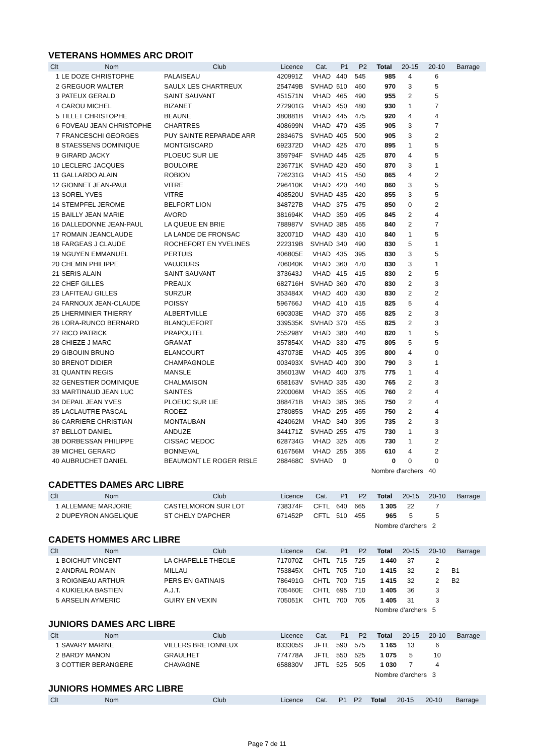VETERANS HOMMES ARC DROIT
| Clt | Nom | Club | Licence | Cat. | P1 | P2 | Total | 20-15 | 20-10 | Barrage |
| --- | --- | --- | --- | --- | --- | --- | --- | --- | --- | --- |
| 1 | LE DOZE CHRISTOPHE | PALAISEAU | 420991Z | VHAD | 440 | 545 | 985 | 4 | 6 | |
| 2 | GREGUOR WALTER | SAULX LES CHARTREUX | 254749B | SVHAD | 510 | 460 | 970 | 3 | 5 | |
| 3 | PATEUX GERALD | SAINT SAUVANT | 451571N | VHAD | 465 | 490 | 955 | 2 | 5 | |
| 4 | CAROU MICHEL | BIZANET | 272901G | VHAD | 450 | 480 | 930 | 1 | 7 | |
| 5 | TILLET CHRISTOPHE | BEAUNE | 380881B | VHAD | 445 | 475 | 920 | 4 | 4 | |
| 6 | FOVEAU JEAN CHRISTOPHE | CHARTRES | 408699N | VHAD | 470 | 435 | 905 | 3 | 7 | |
| 7 | FRANCESCHI GEORGES | PUY SAINTE REPARADE ARR | 283467S | SVHAD | 405 | 500 | 905 | 3 | 2 | |
| 8 | STAESSENS DOMINIQUE | MONTGISCARD | 692372D | VHAD | 425 | 470 | 895 | 1 | 5 | |
| 9 | GIRARD JACKY | PLOEUC SUR LIE | 359794F | SVHAD | 445 | 425 | 870 | 4 | 5 | |
| 10 | LECLERC JACQUES | BOULOIRE | 236771K | SVHAD | 420 | 450 | 870 | 3 | 1 | |
| 11 | GALLARDO ALAIN | ROBION | 726231G | VHAD | 415 | 450 | 865 | 4 | 2 | |
| 12 | GIONNET JEAN-PAUL | VITRE | 296410K | VHAD | 420 | 440 | 860 | 3 | 5 | |
| 13 | SOREL YVES | VITRE | 408520U | SVHAD | 435 | 420 | 855 | 3 | 5 | |
| 14 | STEMPFEL JEROME | BELFORT LION | 348727B | VHAD | 375 | 475 | 850 | 0 | 2 | |
| 15 | BAILLY JEAN MARIE | AVORD | 381694K | VHAD | 350 | 495 | 845 | 2 | 4 | |
| 16 | DALLEDONNE JEAN-PAUL | LA QUEUE EN BRIE | 788987V | SVHAD | 385 | 455 | 840 | 2 | 7 | |
| 17 | ROMAIN JEANCLAUDE | LA LANDE DE FRONSAC | 320071D | VHAD | 430 | 410 | 840 | 1 | 5 | |
| 18 | FARGEAS J CLAUDE | ROCHEFORT EN YVELINES | 222319B | SVHAD | 340 | 490 | 830 | 5 | 1 | |
| 19 | NGUYEN EMMANUEL | PERTUIS | 406805E | VHAD | 435 | 395 | 830 | 3 | 5 | |
| 20 | CHEMIN PHILIPPE | VAUJOURS | 706040K | VHAD | 360 | 470 | 830 | 3 | 1 | |
| 21 | SERIS ALAIN | SAINT SAUVANT | 373643J | VHAD | 415 | 415 | 830 | 2 | 5 | |
| 22 | CHEF GILLES | PREAUX | 682716H | SVHAD | 360 | 470 | 830 | 2 | 3 | |
| 23 | LAFITEAU GILLES | SURZUR | 353484X | VHAD | 400 | 430 | 830 | 2 | 2 | |
| 24 | FARNOUX JEAN-CLAUDE | POISSY | 596766J | VHAD | 410 | 415 | 825 | 5 | 4 | |
| 25 | LHERMINIER THIERRY | ALBERTVILLE | 690303E | VHAD | 370 | 455 | 825 | 2 | 3 | |
| 26 | LORA-RUNCO BERNARD | BLANQUEFORT | 339535K | SVHAD | 370 | 455 | 825 | 2 | 3 | |
| 27 | RICO PATRICK | PRAPOUTEL | 255298Y | VHAD | 380 | 440 | 820 | 1 | 5 | |
| 28 | CHIEZE J MARC | GRAMAT | 357854X | VHAD | 330 | 475 | 805 | 5 | 5 | |
| 29 | GIBOUIN BRUNO | ELANCOURT | 437073E | VHAD | 405 | 395 | 800 | 4 | 0 | |
| 30 | BRENOT DIDIER | CHAMPAGNOLE | 003493X | SVHAD | 400 | 390 | 790 | 3 | 1 | |
| 31 | QUANTIN REGIS | MANSLE | 356013W | VHAD | 400 | 375 | 775 | 1 | 4 | |
| 32 | GENESTIER DOMINIQUE | CHALMAISON | 658163V | SVHAD | 335 | 430 | 765 | 2 | 3 | |
| 33 | MARTINAUD JEAN LUC | SAINTES | 220006M | VHAD | 355 | 405 | 760 | 2 | 4 | |
| 34 | DEPAIL JEAN YVES | PLOEUC SUR LIE | 388471B | VHAD | 385 | 365 | 750 | 2 | 4 | |
| 35 | LACLAUTRE PASCAL | RODEZ | 278085S | VHAD | 295 | 455 | 750 | 2 | 4 | |
| 36 | CARRIERE CHRISTIAN | MONTAUBAN | 424062M | VHAD | 340 | 395 | 735 | 2 | 3 | |
| 37 | BELLOT DANIEL | ANDUZE | 344171Z | SVHAD | 255 | 475 | 730 | 1 | 3 | |
| 38 | DORBESSAN PHILIPPE | CISSAC MEDOC | 628734G | VHAD | 325 | 405 | 730 | 1 | 2 | |
| 39 | MICHEL GERARD | BONNEVAL | 616756M | VHAD | 255 | 355 | 610 | 4 | 2 | |
| 40 | AUBRUCHET DANIEL | BEAUMONT LE ROGER RISLE | 288468C | SVHAD | 0 | | 0 | 0 | 0 | |
| Nombre d'archers 40 | | | | | | | | | | |
CADETTES DAMES ARC LIBRE
| Clt | Nom | Club | Licence | Cat. | P1 | P2 | Total | 20-15 | 20-10 | Barrage |
| --- | --- | --- | --- | --- | --- | --- | --- | --- | --- | --- |
| 1 | ALLEMANE MARJORIE | CASTELMORON SUR LOT | 738374F | CFTL | 640 | 665 | 1 305 | 22 | 7 | |
| 2 | DUPEYRON ANGELIQUE | ST CHELY D'APCHER | 671452P | CFTL | 510 | 455 | 965 | 5 | 5 | |
| Nombre d'archers 2 | | | | | | | | | | |
CADETS HOMMES ARC LIBRE
| Clt | Nom | Club | Licence | Cat. | P1 | P2 | Total | 20-15 | 20-10 | Barrage |
| --- | --- | --- | --- | --- | --- | --- | --- | --- | --- | --- |
| 1 | BOICHUT VINCENT | LA CHAPELLE THECLE | 717070Z | CHTL | 715 | 725 | 1 440 | 37 | 2 | |
| 2 | ANDRAL ROMAIN | MILLAU | 753845X | CHTL | 705 | 710 | 1 415 | 32 | 2 | B1 |
| 3 | ROIGNEAU ARTHUR | PERS EN GATINAIS | 786491G | CHTL | 700 | 715 | 1 415 | 32 | 2 | B2 |
| 4 | KUKIELKA BASTIEN | A.J.T. | 705460E | CHTL | 695 | 710 | 1 405 | 36 | 3 | |
| 5 | ARSELIN AYMERIC | GUIRY EN VEXIN | 705051K | CHTL | 700 | 705 | 1 405 | 31 | 3 | |
| Nombre d'archers 5 | | | | | | | | | | |
JUNIORS DAMES ARC LIBRE
| Clt | Nom | Club | Licence | Cat. | P1 | P2 | Total | 20-15 | 20-10 | Barrage |
| --- | --- | --- | --- | --- | --- | --- | --- | --- | --- | --- |
| 1 | SAVARY MARINE | VILLERS BRETONNEUX | 833305S | JFTL | 590 | 575 | 1 165 | 13 | 6 | |
| 2 | BARDY MANON | GRAULHET | 774778A | JFTL | 550 | 525 | 1 075 | 5 | 10 | |
| 3 | COTTIER BERANGERE | CHAVAGNE | 658830V | JFTL | 525 | 505 | 1 030 | 7 | 4 | |
| Nombre d'archers 3 | | | | | | | | | | |
JUNIORS HOMMES ARC LIBRE
| Clt | Nom | Club | Licence | Cat. | P1 | P2 | Total | 20-15 | 20-10 | Barrage |
| --- | --- | --- | --- | --- | --- | --- | --- | --- | --- | --- |
Page 7 de 11